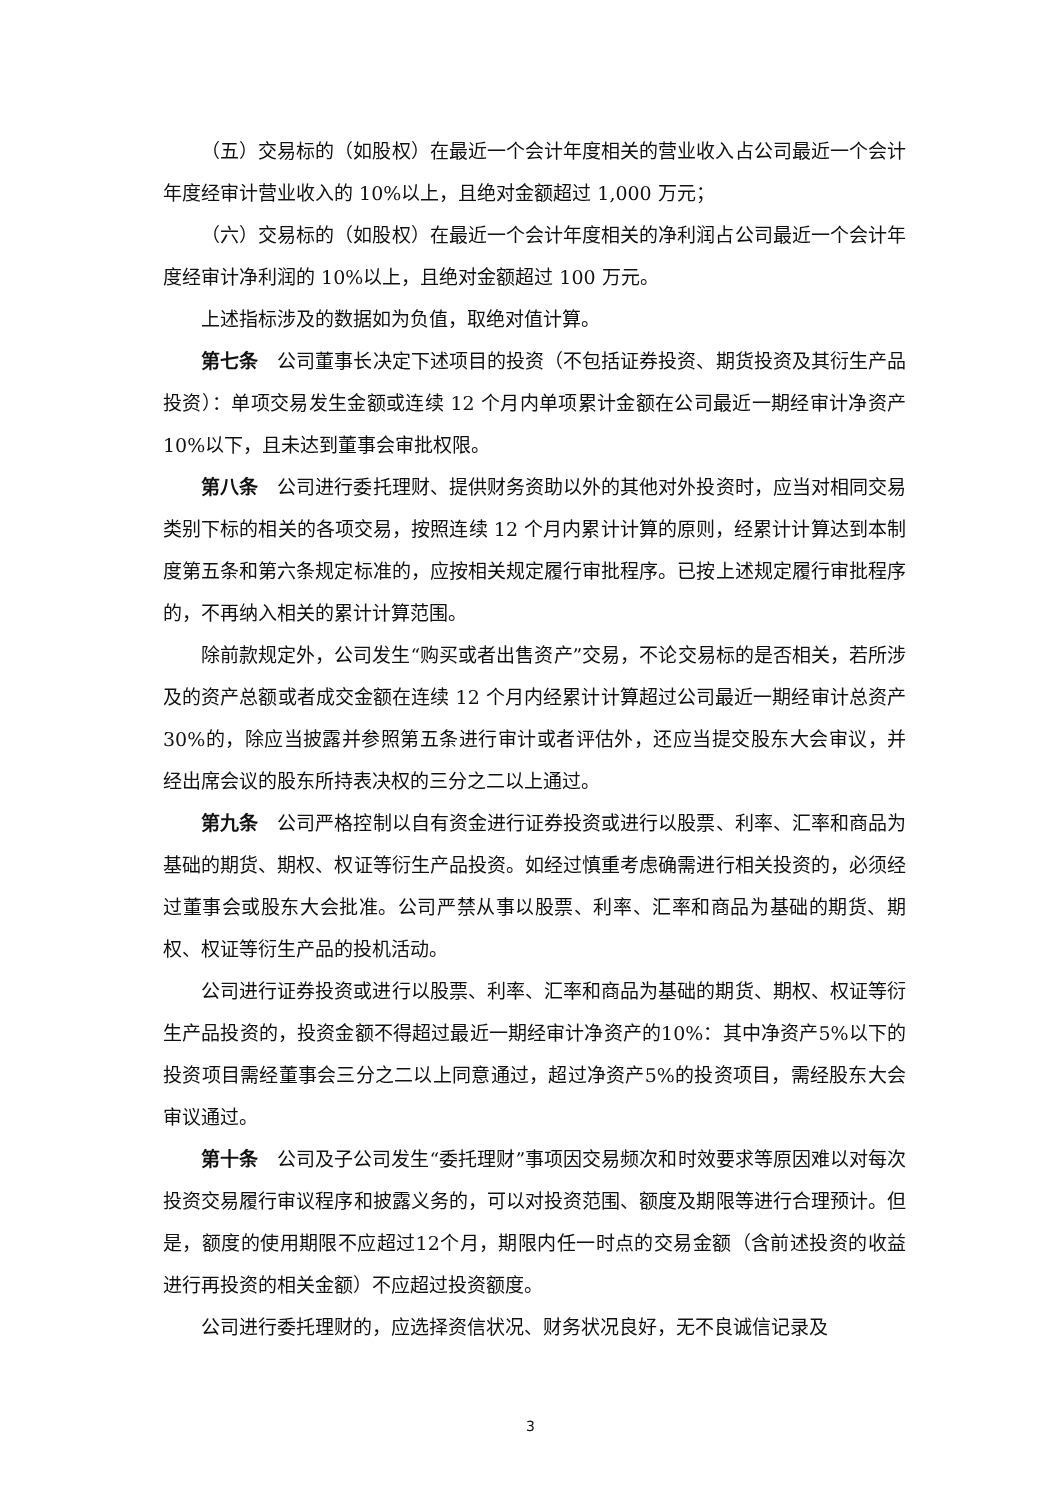（五）交易标的（如股权）在最近一个会计年度相关的营业收入占公司最近一个会计年度经审计营业收入的 10%以上，且绝对金额超过 1,000 万元；
（六）交易标的（如股权）在最近一个会计年度相关的净利润占公司最近一个会计年度经审计净利润的 10%以上，且绝对金额超过 100 万元。
上述指标涉及的数据如为负值，取绝对值计算。
第七条　公司董事长决定下述项目的投资（不包括证券投资、期货投资及其衍生产品投资）：单项交易发生金额或连续 12 个月内单项累计金额在公司最近一期经审计净资产 10%以下，且未达到董事会审批权限。
第八条　公司进行委托理财、提供财务资助以外的其他对外投资时，应当对相同交易类别下标的相关的各项交易，按照连续 12 个月内累计计算的原则，经累计计算达到本制度第五条和第六条规定标准的，应按相关规定履行审批程序。已按上述规定履行审批程序的，不再纳入相关的累计计算范围。
除前款规定外，公司发生“购买或者出售资产”交易，不论交易标的是否相关，若所涉及的资产总额或者成交金额在连续 12 个月内经累计计算超过公司最近一期经审计总资产 30%的，除应当披露并参照第五条进行审计或者评估外，还应当提交股东大会审议，并经出席会议的股东所持表决权的三分之二以上通过。
第九条　公司严格控制以自有资金进行证券投资或进行以股票、利率、汇率和商品为基础的期货、期权、权证等衍生产品投资。如经过慎重考虑确需进行相关投资的，必须经过董事会或股东大会批准。公司严禁从事以股票、利率、汇率和商品为基础的期货、期权、权证等衍生产品的投机活动。
公司进行证券投资或进行以股票、利率、汇率和商品为基础的期货、期权、权证等衍生产品投资的，投资金额不得超过最近一期经审计净资产的10%：其中净资产5%以下的投资项目需经董事会三分之二以上同意通过，超过净资产5%的投资项目，需经股东大会审议通过。
第十条　公司及子公司发生“委托理财”事项因交易频次和时效要求等原因难以对每次投资交易履行审议程序和披露义务的，可以对投资范围、额度及期限等进行合理预计。但是，额度的使用期限不应超过12个月，期限内任一时点的交易金额（含前述投资的收益进行再投资的相关金额）不应超过投资额度。
公司进行委托理财的，应选择资信状况、财务状况良好，无不良诚信记录及
3